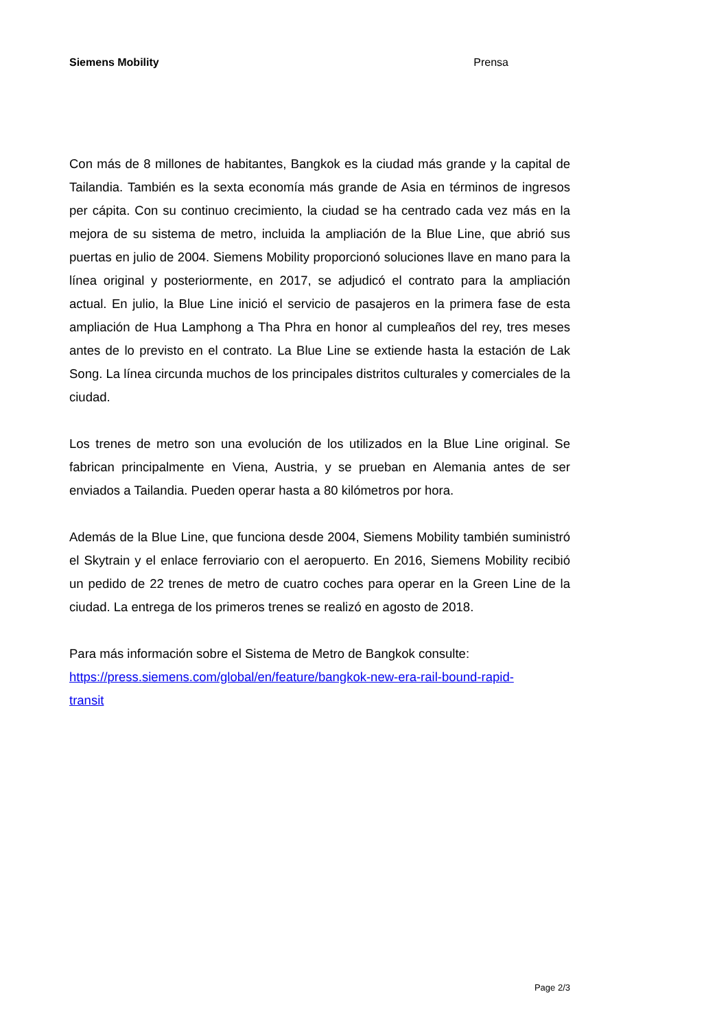Siemens Mobility Prensa
Con más de 8 millones de habitantes, Bangkok es la ciudad más grande y la capital de Tailandia. También es la sexta economía más grande de Asia en términos de ingresos per cápita. Con su continuo crecimiento, la ciudad se ha centrado cada vez más en la mejora de su sistema de metro, incluida la ampliación de la Blue Line, que abrió sus puertas en julio de 2004. Siemens Mobility proporcionó soluciones llave en mano para la línea original y posteriormente, en 2017, se adjudicó el contrato para la ampliación actual. En julio, la Blue Line inició el servicio de pasajeros en la primera fase de esta ampliación de Hua Lamphong a Tha Phra en honor al cumpleaños del rey, tres meses antes de lo previsto en el contrato. La Blue Line se extiende hasta la estación de Lak Song. La línea circunda muchos de los principales distritos culturales y comerciales de la ciudad.
Los trenes de metro son una evolución de los utilizados en la Blue Line original. Se fabrican principalmente en Viena, Austria, y se prueban en Alemania antes de ser enviados a Tailandia. Pueden operar hasta a 80 kilómetros por hora.
Además de la Blue Line, que funciona desde 2004, Siemens Mobility también suministró el Skytrain y el enlace ferroviario con el aeropuerto. En 2016, Siemens Mobility recibió un pedido de 22 trenes de metro de cuatro coches para operar en la Green Line de la ciudad. La entrega de los primeros trenes se realizó en agosto de 2018.
Para más información sobre el Sistema de Metro de Bangkok consulte:
https://press.siemens.com/global/en/feature/bangkok-new-era-rail-bound-rapid-
transit
Page 2/3